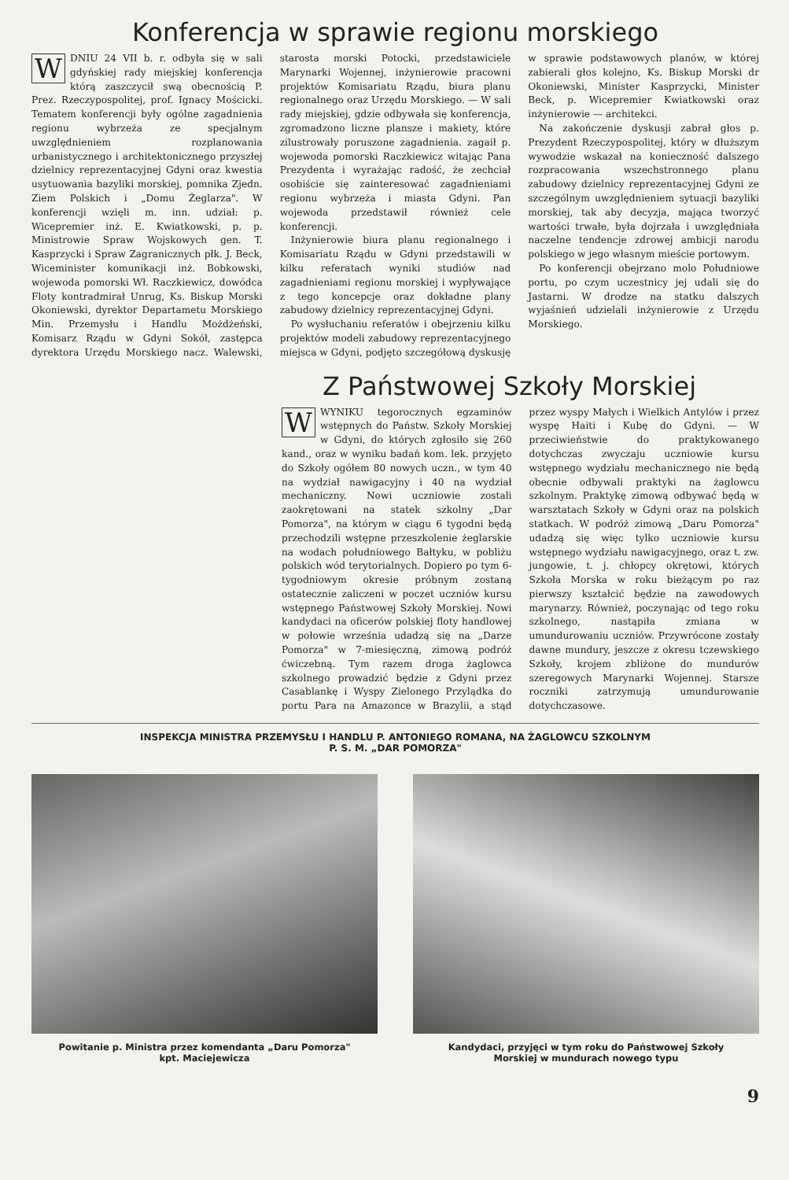Konferencja w sprawie regionu morskiego
WDNIU 24 VII b. r. odbyła się w sali gdyńskiej rady miejskiej konferencja którą zaszczycił swą obecnością P. Prez. Rzeczypospolitej, prof. Ignacy Mościcki. Tematem konferencji były ogólne zagadnienia regionu wybrzeża ze specjalnym uwzględnieniem rozplanowania urbanistycznego i architektonicznego przyszłej dzielnicy reprezentacyjnej Gdyni oraz kwestia usytuowania bazyliki morskiej, pomnika Zjedn. Ziem Polskich i „Domu Żeglarza". W konferencji wzięli m. inn. udział: p. Wicepremier inż. E. Kwiatkowski, p. p. Ministrowie Spraw Wojskowych gen. T. Kasprzycki i Spraw Zagranicznych płk. J. Beck, Wiceminister komunikacji inż. Bobkowski, wojewoda pomorski Wł. Raczkiewicz, dowódca Floty kontradmirał Unrug, Ks. Biskup Morski Okoniewski, dyrektor Departametu Morskiego Min. Przemysłu i Handlu Możdżeński, Komisarz Rządu w Gdyni Sokół, zastępca dyrektora Urzędu Morskiego nacz. Walewski, starosta morski Potocki, przedstawiciele Marynarki Wojennej, inżynierowie pracowni projektów Komisariatu Rządu, biura planu regionalnego oraz Urzędu Morskiego. — W sali rady miejskiej, gdzie odbywała się konferencja, zgromadzono liczne plansze i makiety, które zilustrowały poruszone zagadnienia. zagaił p. wojewoda pomorski Raczkiewicz witając Pana Prezydenta i wyrażając radość, że zechciał osobiście się zainteresować zagadnieniami regionu wybrzeża i miasta Gdyni. Pan wojewoda przedstawił również cele konferencji.
Inżynierowie biura planu regionalnego i Komisariatu Rządu w Gdyni przedstawili w kilku referatach wyniki studiów nad zagadnieniami regionu morskiej i wypływające z tego koncepcje oraz dokładne plany zabudowy dzielnicy reprezentacyjnej Gdyni.
Po wysłuchaniu referatów i obejrzeniu kilku projektów modeli zabudowy reprezentacyjnego miejsca w Gdyni, podjęto szczegółową dyskusję w sprawie podstawowych planów, w której zabierali głos kolejno, Ks. Biskup Morski dr Okoniewski, Minister Kasprzycki, Minister Beck, p. Wicepremier Kwiatkowski oraz inżynierowie — architekci.
Na zakończenie dyskusji zabrał głos p. Prezydent Rzeczypospolitej, który w dłuższym wywodzie wskazał na konieczność dalszego rozpracowania wszechstronnego planu zabudowy dzielnicy reprezentacyjnej Gdyni ze szczególnym uwzględnieniem sytuacji bazyliki morskiej, tak aby decyzja, mająca tworzyć wartości trwałe, była dojrzała i uwzględniała naczelne tendencje zdrowej ambicji narodu polskiego w jego własnym mieście portowym.
Po konferencji obejrzano molo Południowe portu, po czym uczestnicy jej udali się do Jastarni. W drodze na statku dalszych wyjaśnień udzielali inżynierowie z Urzędu Morskiego.
Z Państwowej Szkoły Morskiej
WWYNIKU tegorocznych egzaminów wstępnych do Państw. Szkoły Morskiej w Gdyni, do których zgłosiło się 260 kand., oraz w wyniku badań kom. lek. przyjęto do Szkoły ogółem 80 nowych uczn., w tym 40 na wydział nawigacyjny i 40 na wydział mechaniczny. Nowi uczniowie zostali zaokrętowani na statek szkolny „Dar Pomorza", na którym w ciągu 6 tygodni będą przechodzili wstępne przeszkolenie żeglarskie na wodach południowego Bałtyku, w pobliżu polskich wód terytorialnych. Dopiero po tym 6-tygodniowym okresie próbnym zostaną ostatecznie zaliczeni w poczet uczniów kursu wstępnego Państwowej Szkoły Morskiej. Nowi kandydaci na oficerów polskiej floty handlowej w połowie września udadzą się na „Darze Pomorza" w 7-miesięczną, zimową podróż ćwiczebną. Tym razem droga żaglowca szkolnego prowadzić będzie z Gdyni przez Casablankę i Wyspy Zielonego Przylądka do portu Para na Amazonce w Brazylii, a stąd przez wyspy Małych i Wielkich Antylów i przez wyspę Haiti i Kubę do Gdyni. — W przeciwieństwie do praktykowanego dotychczas zwyczaju uczniowie kursu wstępnego wydziału mechanicznego nie będą obecnie odbywali praktyki na żaglowcu szkolnym. Praktykę zimową odbywać będą w warsztatach Szkoły w Gdyni oraz na polskich statkach. W podróż zimową „Daru Pomorza" udadzą się więc tylko uczniowie kursu wstępnego wydziału nawigacyjnego, oraz t. zw. jungowie, t. j. chłopcy okrętowi, których Szkoła Morska w roku bieżącym po raz pierwszy kształcić będzie na zawodowych marynarzy. Również, poczynając od tego roku szkolnego, nastąpiła zmiana w umundurowaniu uczniów. Przywrócone zostały dawne mundury, jeszcze z okresu tczewskiego Szkoły, krojem zbliżone do mundurów szeregowych Marynarki Wojennej. Starsze roczniki zatrzymują umundurowanie dotychczasowe.
INSPEKCJA MINISTRA PRZEMYSŁU I HANDLU P. ANTONIEGO ROMANA, NA ŻAGLOWCU SZKOLNYM
P. S. M. „DAR POMORZA"
Powitanie p. Ministra przez komendanta „Daru Pomorza"
kpt. Maciejewicza
Kandydaci, przyjęci w tym roku do Państwowej Szkoły
Morskiej w mundurach nowego typu
9